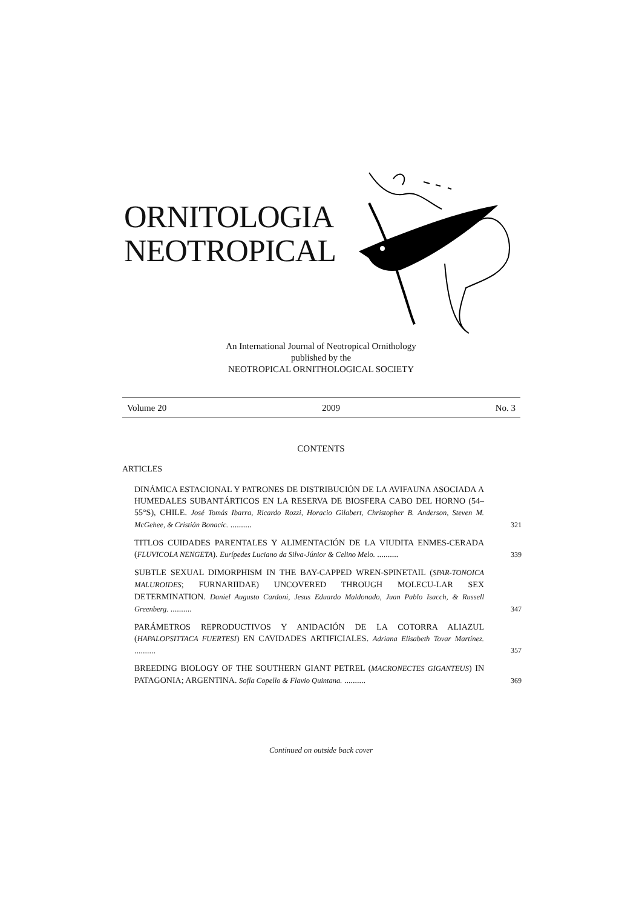ORNITOLOGIA
NEOTROPICAL
An International Journal of Neotropical Ornithology
published by the
NEOTROPICAL ORNITHOLOGICAL SOCIETY
Volume 20 2009 No. 3
CONTENTS
ARTICLES
DINÁMICA ESTACIONAL Y PATRONES DE DISTRIBUCIÓN DE LA AVIFAUNA ASOCIADA A HUMEDALES SUBANTÁRTICOS EN LA RESERVA DE BIOSFERA CABO DEL HORNO (54–55°S), CHILE. José Tomás Ibarra, Ricardo Rozzi, Horacio Gilabert, Christopher B. Anderson, Steven M. McGehee, & Cristián Bonacic. ..........
321
TITLOS CUIDADES PARENTALES Y ALIMENTACIÓN DE LA VIUDITA ENMES-CERADA (FLUVICOLA NENGETA). Eurípedes Luciano da Silva-Júnior & Celino Melo. ..........
339
SUBTLE SEXUAL DIMORPHISM IN THE BAY-CAPPED WREN-SPINETAIL (SPAR-TONOICA MALUROIDES; FURNARIIDAE) UNCOVERED THROUGH MOLECU-LAR SEX DETERMINATION. Daniel Augusto Cardoni, Jesus Eduardo Maldonado, Juan Pablo Isacch, & Russell Greenberg. ..........
347
PARÁMETROS REPRODUCTIVOS Y ANIDACIÓN DE LA COTORRA ALIAZUL (HAPALOPSITTACA FUERTESI) EN CAVIDADES ARTIFICIALES. Adriana Elisabeth Tovar Martínez. ..........
357
BREEDING BIOLOGY OF THE SOUTHERN GIANT PETREL (MACRONECTES GIGANTEUS) IN PATAGONIA; ARGENTINA. Sofía Copello & Flavio Quintana. ..........
369
Continued on outside back cover